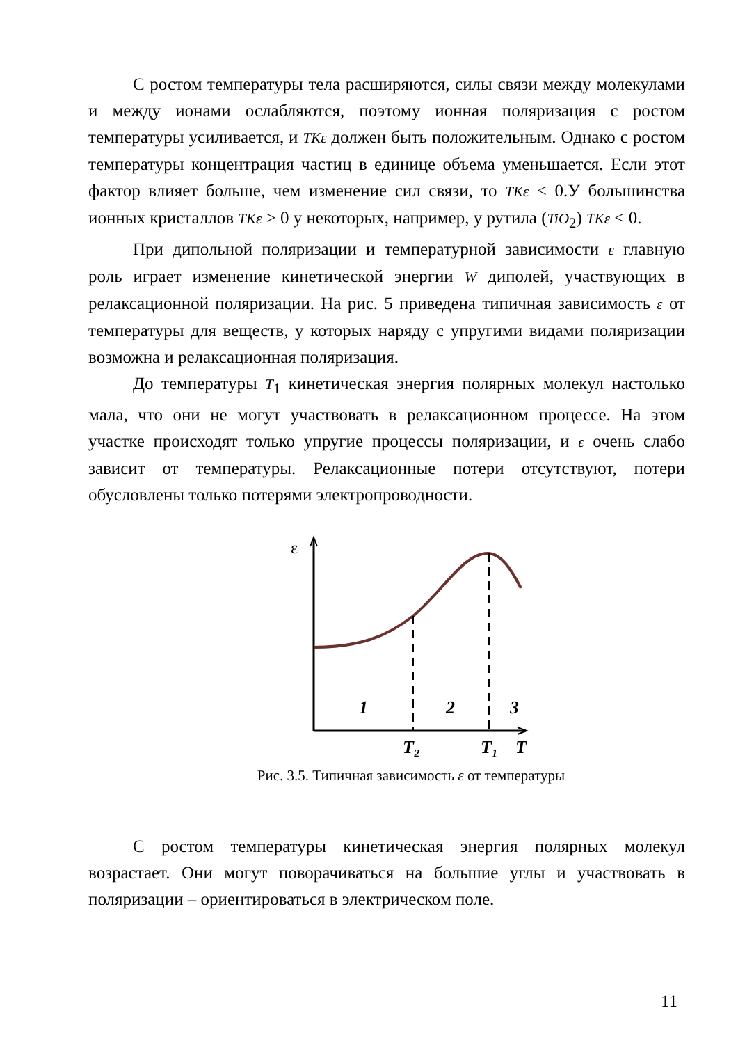С ростом температуры тела расширяются, силы связи между молекулами и между ионами ослабляются, поэтому ионная поляризация с ростом температуры усиливается, и TKε должен быть положительным. Однако с ростом температуры концентрация частиц в единице объема уменьшается. Если этот фактор влияет больше, чем изменение сил связи, то TKε < 0.У большинства ионных кристаллов TKε > 0 у некоторых, например, у рутила (TiO<sub>2</sub>) TKε < 0.
При дипольной поляризации и температурной зависимости ε главную роль играет изменение кинетической энергии W диполей, участвующих в релаксационной поляризации. На рис. 5 приведена типичная зависимость ε от температуры для веществ, у которых наряду с упругими видами поляризации возможна и релаксационная поляризация.
До температуры T<sub>1</sub> кинетическая энергия полярных молекул настолько мала, что они не могут участвовать в релаксационном процессе. На этом участке происходят только упругие процессы поляризации, и ε очень слабо зависит от температуры. Релаксационные потери отсутствуют, потери обусловлены только потерями электропроводности.
ε
1
2
3
T₂
T₁
T
Рис. 3.5. Типичная зависимость ε от температуры
С ростом температуры кинетическая энергия полярных молекул возрастает. Они могут поворачиваться на большие углы и участвовать в поляризации – ориентироваться в электрическом поле.
11